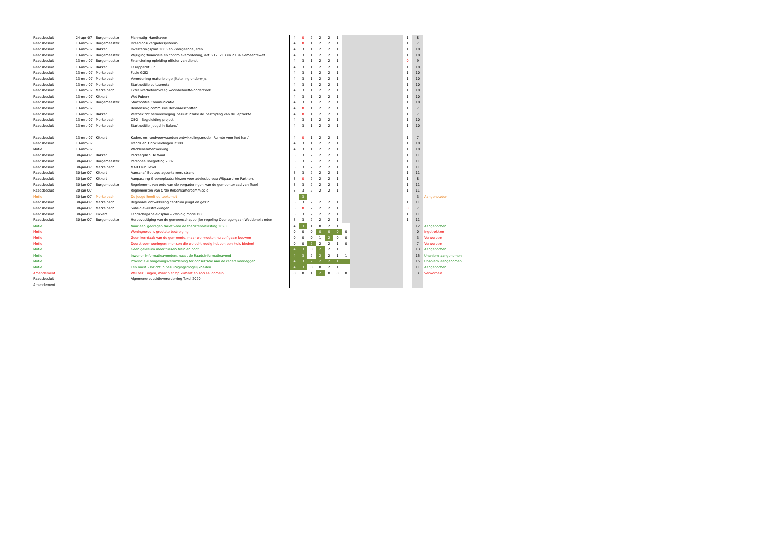| Raadsbesluit | 24-apr-07 | Burgemeester | Planmatig Handhaven | 4 | 0 | 2 | 2 | 2 | 1 | | | 1 | 8 | |
| Raadsbesluit | 13-mrt-07 | Burgemeester | Draadloos vergadersysteem | 4 | 0 | 1 | 2 | 2 | 1 | | | 1 | 7 | |
| Raadsbesluit | 13-mrt-07 | Bakker | Investeringsplan 2006 en voorgaande jaren | 4 | 3 | 1 | 2 | 2 | 1 | | | 1 | 10 | |
| Raadsbesluit | 13-mrt-07 | Burgemeester | Wijziging financiele en controleverordening, art. 212, 213 en 213a Gemeentewet | 4 | 3 | 1 | 2 | 2 | 1 | | | 1 | 10 | |
| Raadsbesluit | 13-mrt-07 | Burgemeester | Financiering opleiding officier van dienst | 4 | 3 | 1 | 2 | 2 | 1 | | | 0 | 9 | |
| Raadsbesluit | 13-mrt-07 | Bakker | Lasapparatuur | 4 | 3 | 1 | 2 | 2 | 1 | | | 1 | 10 | |
| Raadsbesluit | 13-mrt-07 | Merkelbach | Fusie GGD | 4 | 3 | 1 | 2 | 2 | 1 | | | 1 | 10 | |
| Raadsbesluit | 13-mrt-07 | Merkelbach | Verordening materiele gelijkstelling onderwijs | 4 | 3 | 1 | 2 | 2 | 1 | | | 1 | 10 | |
| Raadsbesluit | 13-mrt-07 | Merkelbach | Startnotitie cultuurnota | 4 | 3 | 1 | 2 | 2 | 1 | | | 1 | 10 | |
| Raadsbesluit | 13-mrt-07 | Merkelbach | Extra kredietaanvraag woonbehoefte-onderzoek | 4 | 3 | 1 | 2 | 2 | 1 | | | 1 | 10 | |
| Raadsbesluit | 13-mrt-07 | Kikkert | Wet Puberr | 4 | 3 | 1 | 2 | 2 | 1 | | | 1 | 10 | |
| Raadsbesluit | 13-mrt-07 | Burgemeester | Startnotitie Communicatie | 4 | 3 | 1 | 2 | 2 | 1 | | | 1 | 10 | |
| Raadsbesluit | 13-mrt-07 | | Bemensing commissie Bezwaarschriften | 4 | 0 | 1 | 2 | 2 | 1 | | | 1 | 7 | |
| Raadsbesluit | 13-mrt-07 | Bakker | Verzoek tot heroverweging besluit inzake de bestrijding van de iepziekte | 4 | 0 | 1 | 2 | 2 | 1 | | | 1 | 7 | |
| Raadsbesluit | 13-mrt-07 | Merkelbach | OSG – Begeleiding project | 4 | 3 | 1 | 2 | 2 | 1 | | | 1 | 10 | |
| Raadsbesluit | 13-mrt-07 | Merkelbach | Startnotitie 'Jeugd in Balans' | 4 | 3 | 1 | 2 | 2 | 1 | | | 1 | 10 | |
| Raadsbesluit | 13-mrt-07 | Kikkert | Kaders en randvoorwaarden ontwikkelingsmodel 'Ruimte voor het hart' | 4 | 0 | 1 | 2 | 2 | 1 | | | 1 | 7 | |
| Raadsbesluit | 13-mrt-07 | | Trends en Ontwikkelingen 2008 | 4 | 3 | 1 | 2 | 2 | 1 | | | 1 | 10 | |
| Motie | 13-mrt-07 | | Waddensamenwerking | 4 | 3 | 1 | 2 | 2 | 1 | | | 1 | 10 | |
| Raadsbesluit | 30-jan-07 | Bakker | Parkeerplan De Waal | 3 | 3 | 2 | 2 | 2 | 1 | | | 1 | 11 | |
| Raadsbesluit | 30-jan-07 | Burgemeester | Personeelsbegroting 2007 | 3 | 3 | 2 | 2 | 2 | 1 | | | 1 | 11 | |
| Raadsbesluit | 30-jan-07 | Merkelbach | MAB Club Texel | 3 | 3 | 2 | 2 | 2 | 1 | | | 1 | 11 | |
| Raadsbesluit | 30-jan-07 | Kikkert | Aanschaf Bootopslagcontainers strand | 3 | 3 | 2 | 2 | 2 | 1 | | | 1 | 11 | |
| Raadsbesluit | 30-jan-07 | Kikkert | Aanpassing Groeneplaats; kiezen voor adviesbureau Witpaard en Partners | 3 | 0 | 2 | 2 | 2 | 1 | | | 1 | 8 | |
| Raadsbesluit | 30-jan-07 | Burgemeester | Regelement van orde van de vergaderingen van de gemeenteraad van Texel | 3 | 3 | 2 | 2 | 2 | 1 | | | 1 | 11 | |
| Raadsbesluit | 30-jan-07 | | Reglementen van Orde Rekenkamercommissie | 3 | 3 | 2 | 2 | 2 | 1 | | | 1 | 11 | |
| Motie | 30-jan-07 | Merkelbach | De jeugd heeft de toekomst | | 3 | | | | | | | | 3 | Aangehouden |
| Raadsbesluit | 30-jan-07 | Merkelbach | Regionale ontwikkeling centrum jeugd en gezin | 3 | 3 | 2 | 2 | 2 | 1 | | | 1 | 11 | |
| Raadsbesluit | 30-jan-07 | Merkelbach | Subsidieverstrekkingen | 3 | 0 | 2 | 2 | 2 | 1 | | | 0 | 7 | |
| Raadsbesluit | 30-jan-07 | Kikkert | Landschapsbeleidsplan – vervolg motie D66 | 3 | 3 | 2 | 2 | 2 | 1 | | | 1 | 11 | |
| Raadsbesluit | 30-jan-07 | Burgemeester | Herbevestiging van de gemeenschappelijke regeling Overlegorgaan Waddeneilanden | 3 | 3 | 2 | 2 | 2 | 1 | | | 1 | 11 | |
| Motie | | | Naar een gedragen tarief voor de toeristenbelasting 2020 | 4 | 3 | 1 | 0 | 2 | 1 | 1 | | | 12 | Aangenomen |
| Motie | | | Woningnood is grootste bedreiging | 0 | 0 | 0 | 0 | 0 | 0 | 0 | | | 0 | Ingetrokken |
| Motie | | | Geen kerntaak van de gemeente, maar we moeten nu zelf gaan bouwen | 0 | 0 | 0 | 1 | 2 | 0 | 0 | | | 3 | Verworpen |
| Motie | | | Doorstroomwoningen: mensen die we echt nodig hebben een huis bieden! | 0 | 0 | 2 | 2 | 2 | 1 | 0 | | | 7 | Verworpen |
| Motie | | | Geen gekleum meer tussen trein en boot | 4 | 3 | 0 | 2 | 2 | 1 | 1 | | | 13 | Aangenomen |
| Motie | | | Inwoner Informatieavonden, naast de Raadsinformatieavond | 4 | 3 | 2 | 2 | 2 | 1 | 1 | | | 15 | Unaniem aangenomen |
| Motie | | | Provinciale omgevingsverordening ter consultatie aan de raden voorleggen | 4 | 3 | 2 | 2 | 2 | 1 | 1 | | | 15 | Unaniem aangenomen |
| Motie | | | Een must - Inzicht in bezuinigingsmogelijkheden | 4 | 3 | 0 | 0 | 2 | 1 | 1 | | | 11 | Aangenomen |
| Amendement | | | Wel bezuinigen, maar niet op klimaat en sociaal domein | 0 | 0 | 1 | 2 | 0 | 0 | 0 | | | 3 | Verworpen |
| Raadsbesluit | | | Algemene subsidieverordening Texel 2020 | | | | | | | | | | | |
| Amendement | | | | | | | | | | | | | | |